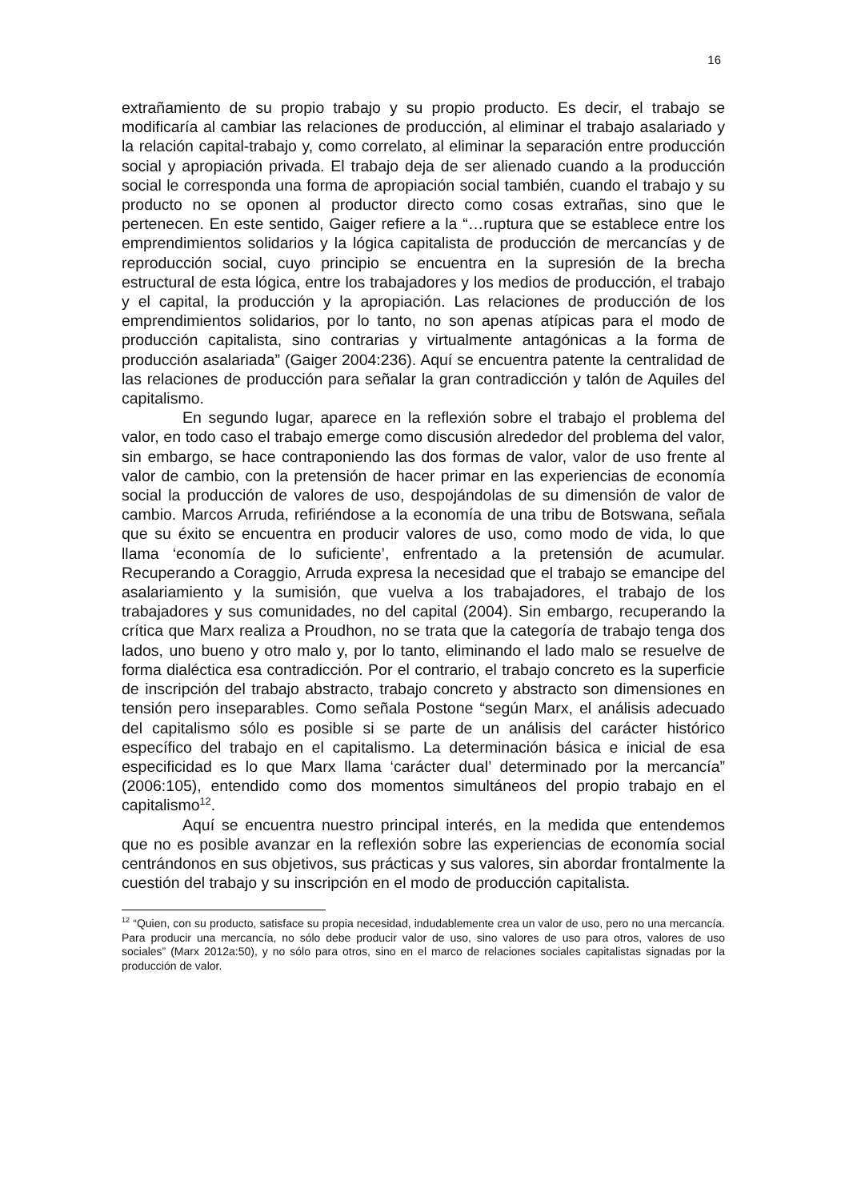16
extrañamiento de su propio trabajo y su propio producto. Es decir, el trabajo se modificaría al cambiar las relaciones de producción, al eliminar el trabajo asalariado y la relación capital-trabajo y, como correlato, al eliminar la separación entre producción social y apropiación privada. El trabajo deja de ser alienado cuando a la producción social le corresponda una forma de apropiación social también, cuando el trabajo y su producto no se oponen al productor directo como cosas extrañas, sino que le pertenecen. En este sentido, Gaiger refiere a la “…ruptura que se establece entre los emprendimientos solidarios y la lógica capitalista de producción de mercancías y de reproducción social, cuyo principio se encuentra en la supresión de la brecha estructural de esta lógica, entre los trabajadores y los medios de producción, el trabajo y el capital, la producción y la apropiación. Las relaciones de producción de los emprendimientos solidarios, por lo tanto, no son apenas atípicas para el modo de producción capitalista, sino contrarias y virtualmente antagónicas a la forma de producción asalariada” (Gaiger 2004:236). Aquí se encuentra patente la centralidad de las relaciones de producción para señalar la gran contradicción y talón de Aquiles del capitalismo.
En segundo lugar, aparece en la reflexión sobre el trabajo el problema del valor, en todo caso el trabajo emerge como discusión alrededor del problema del valor, sin embargo, se hace contraponiendo las dos formas de valor, valor de uso frente al valor de cambio, con la pretensión de hacer primar en las experiencias de economía social la producción de valores de uso, despojándolas de su dimensión de valor de cambio. Marcos Arruda, refiriéndose a la economía de una tribu de Botswana, señala que su éxito se encuentra en producir valores de uso, como modo de vida, lo que llama ‘economía de lo suficiente’, enfrentado a la pretensión de acumular. Recuperando a Coraggio, Arruda expresa la necesidad que el trabajo se emancipe del asalariamiento y la sumisión, que vuelva a los trabajadores, el trabajo de los trabajadores y sus comunidades, no del capital (2004). Sin embargo, recuperando la crítica que Marx realiza a Proudhon, no se trata que la categoría de trabajo tenga dos lados, uno bueno y otro malo y, por lo tanto, eliminando el lado malo se resuelve de forma dialéctica esa contradicción. Por el contrario, el trabajo concreto es la superficie de inscripción del trabajo abstracto, trabajo concreto y abstracto son dimensiones en tensión pero inseparables. Como señala Postone “según Marx, el análisis adecuado del capitalismo sólo es posible si se parte de un análisis del carácter histórico específico del trabajo en el capitalismo. La determinación básica e inicial de esa especificidad es lo que Marx llama ‘carácter dual’ determinado por la mercancía” (2006:105), entendido como dos momentos simultáneos del propio trabajo en el capitalismo<sup>12</sup>.
Aquí se encuentra nuestro principal interés, en la medida que entendemos que no es posible avanzar en la reflexión sobre las experiencias de economía social centrándonos en sus objetivos, sus prácticas y sus valores, sin abordar frontalmente la cuestión del trabajo y su inscripción en el modo de producción capitalista.
<sup>12</sup> “Quien, con su producto, satisface su propia necesidad, indudablemente crea un valor de uso, pero no una mercancía. Para producir una mercancía, no sólo debe producir valor de uso, sino valores de uso para otros, valores de uso sociales” (Marx 2012a:50), y no sólo para otros, sino en el marco de relaciones sociales capitalistas signadas por la producción de valor.